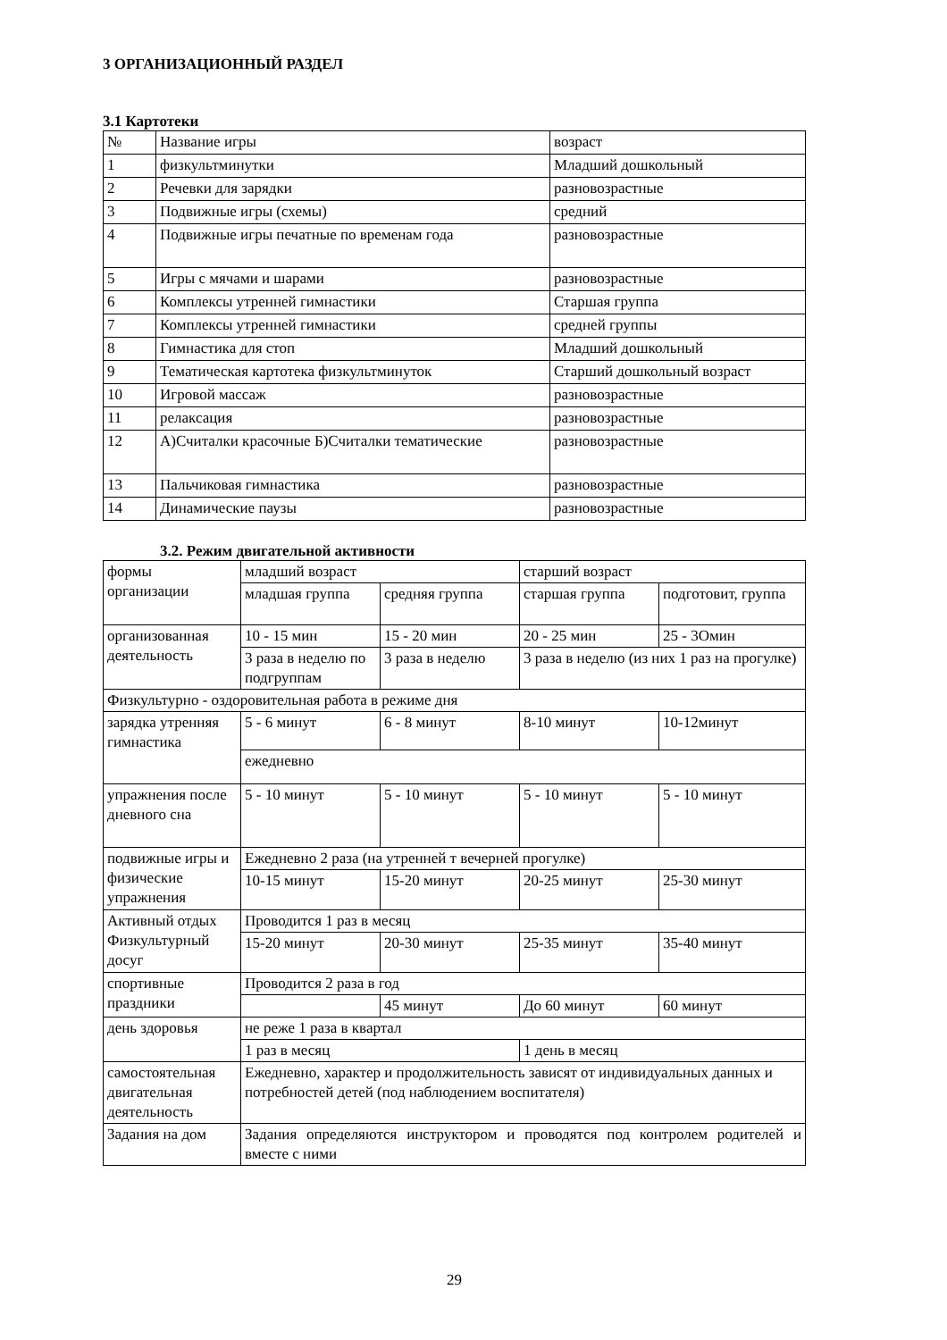3 ОРГАНИЗАЦИОННЫЙ РАЗДЕЛ
3.1 Картотеки
| № | Название игры | возраст |
| 1 | физкультминутки | Младший дошкольный |
| 2 | Речевки для зарядки | разновозрастные |
| 3 | Подвижные игры (схемы) | средний |
| 4 | Подвижные игры печатные по временам года | разновозрастные |
| 5 | Игры с мячами и шарами | разновозрастные |
| 6 | Комплексы утренней гимнастики | Старшая группа |
| 7 | Комплексы утренней гимнастики | средней группы |
| 8 | Гимнастика для стоп | Младший дошкольный |
| 9 | Тематическая картотека физкультминуток | Старший дошкольный возраст |
| 10 | Игровой массаж | разновозрастные |
| 11 | релаксация | разновозрастные |
| 12 | А)Считалки красочные Б)Считалки тематические | разновозрастные |
| 13 | Пальчиковая гимнастика | разновозрастные |
| 14 | Динамические паузы | разновозрастные |
3.2. Режим двигательной активности
| формы организации | младший возраст | | старший возраст | |
| | младшая группа | средняя группа | старшая группа | подготовит, группа |
| организованная деятельность | 10 - 15 мин | 15 - 20 мин | 20 - 25 мин | 25 - 3Омин |
| | 3 раза в неделю по подгруппам | 3 раза в неделю | 3 раза в неделю (из них 1 раз на прогулке) | |
| Физкультурно - оздоровительная работа в режиме дня | | | | |
| зарядка утренняя гимнастика | 5 - 6 минут | 6 - 8 минут | 8-10 минут | 10-12минут |
| | ежедневно | | | |
| упражнения после дневного сна | 5 - 10 минут | 5 - 10 минут | 5 - 10 минут | 5 - 10 минут |
| подвижные игры и физические упражнения | Ежедневно 2 раза (на утренней т вечерней прогулке) | | | |
| | 10-15 минут | 15-20 минут | 20-25 минут | 25-30 минут |
| Активный отдых Физкультурный досуг | Проводится 1 раз в месяц | | | |
| | 15-20 минут | 20-30 минут | 25-35 минут | 35-40 минут |
| спортивные праздники | Проводится 2 раза в год | | | |
| | | 45 минут | До 60 минут | 60 минут |
| день здоровья | не реже 1 раза в квартал | | | |
| | 1 раз в месяц | | 1 день в месяц | |
| самостоятельная двигательная деятельность | Ежедневно, характер и продолжительность зависят от индивидуальных данных и потребностей детей (под наблюдением воспитателя) | | | |
| Задания на дом | Задания определяются инструктором и проводятся под контролем родителей и вместе с ними | | | |
29